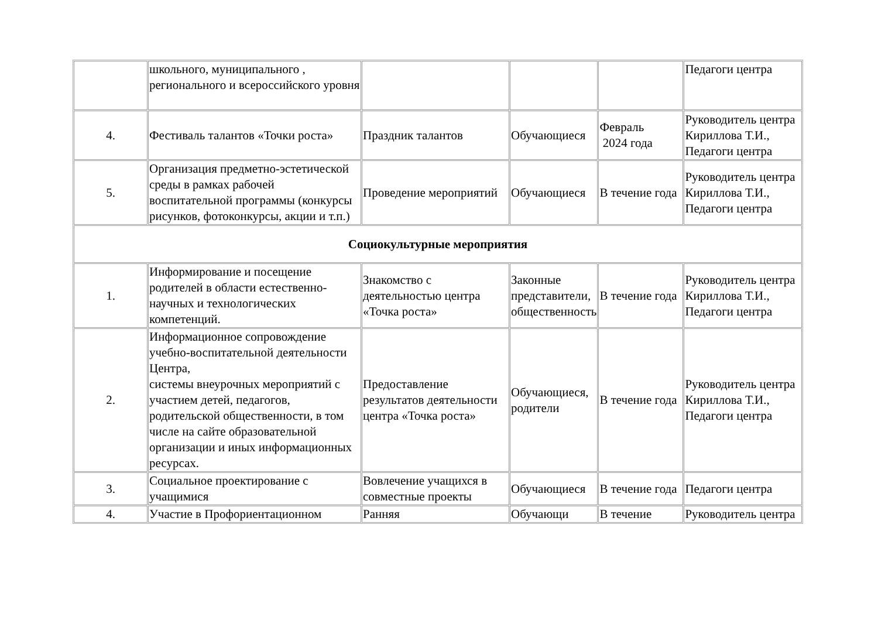| | школьного, муниципального , регионального и всероссийского уровня | | | | Педагоги центра |
| 4. | Фестиваль талантов «Точки роста» | Праздник талантов | Обучающиеся | Февраль 2024 года | Руководитель центра Кириллова Т.И., Педагоги центра |
| 5. | Организация предметно-эстетической среды в рамках рабочей воспитательной программы (конкурсы рисунков, фотоконкурсы, акции и т.п.) | Проведение мероприятий | Обучающиеся | В течение года | Руководитель центра Кириллова Т.И., Педагоги центра |
| Социокультурные мероприятия | | | | | |
| 1. | Информирование и посещение родителей в области естественно-научных и технологических компетенций. | Знакомство с деятельностью центра «Точка роста» | Законные представители, общественность | В течение года | Руководитель центра Кириллова Т.И., Педагоги центра |
| 2. | Информационное сопровождение учебно-воспитательной деятельности Центра, системы внеурочных мероприятий с участием детей, педагогов, родительской общественности, в том числе на сайте образовательной организации и иных информационных ресурсах. | Предоставление результатов деятельности центра «Точка роста» | Обучающиеся, родители | В течение года | Руководитель центра Кириллова Т.И., Педагоги центра |
| 3. | Социальное проектирование с учащимися | Вовлечение учащихся в совместные проекты | Обучающиеся | В течение года | Педагоги центра |
| 4. | Участие в Профориентационном | Ранняя | Обучающи | В течение | Руководитель центра |